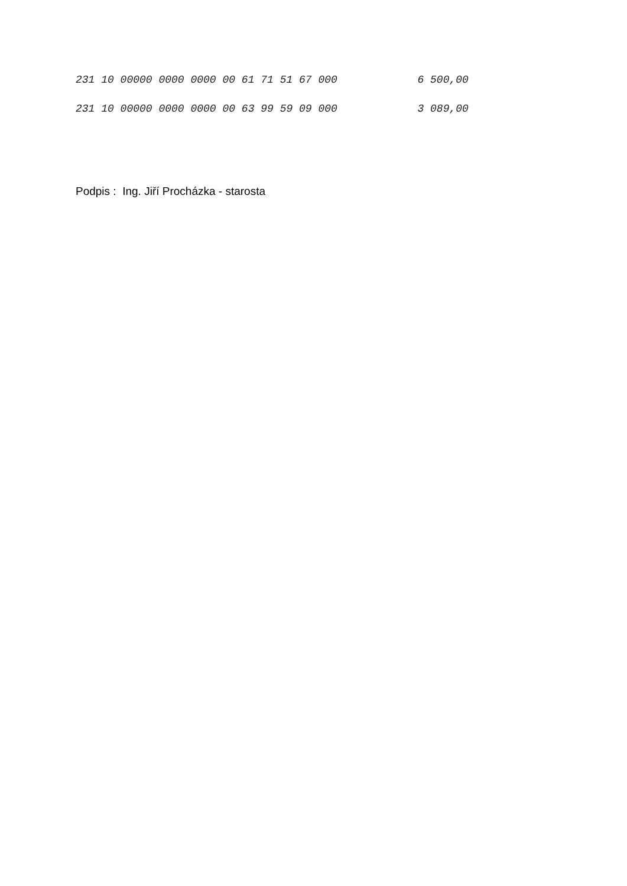| 231 10 00000 0000 0000 00 61 71 51 67 000 | 6 500,00 |
| 231 10 00000 0000 0000 00 63 99 59 09 000 | 3 089,00 |
Podpis : Ing. Jiří Procházka - starosta